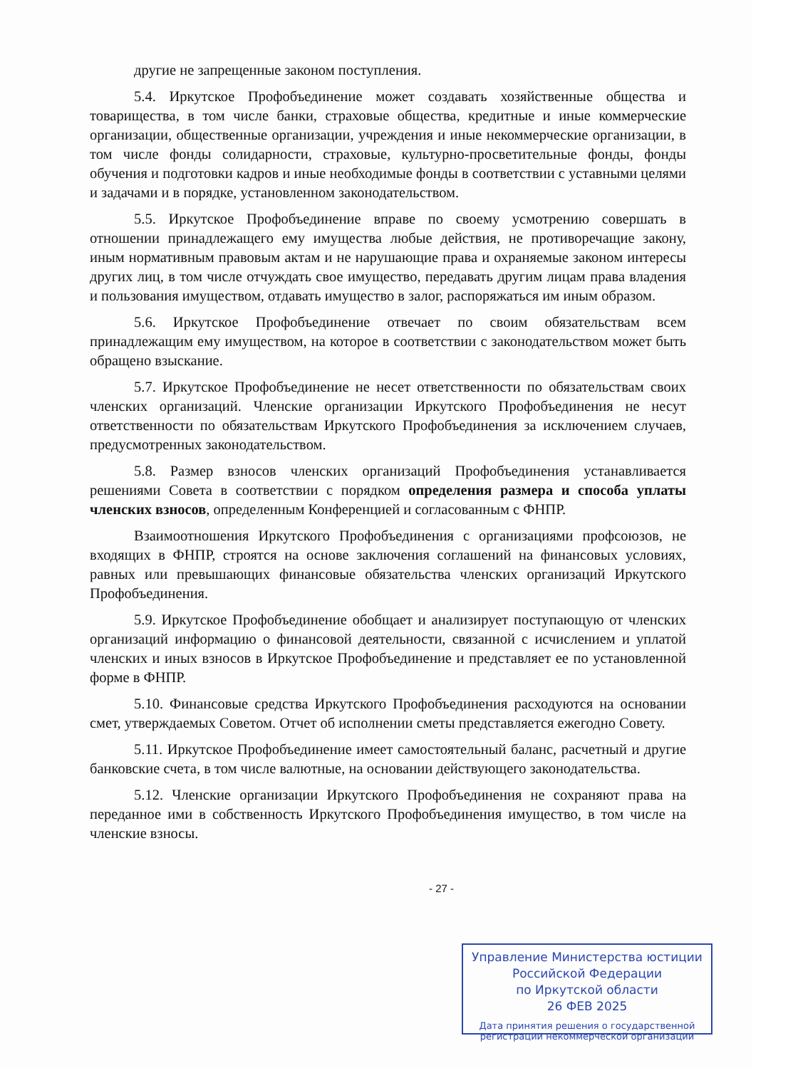другие не запрещенные законом поступления.
5.4. Иркутское Профобъединение может создавать хозяйственные общества и товарищества, в том числе банки, страховые общества, кредитные и иные коммерческие организации, общественные организации, учреждения и иные некоммерческие организации, в том числе фонды солидарности, страховые, культурно-просветительные фонды, фонды обучения и подготовки кадров и иные необходимые фонды в соответствии с уставными целями и задачами и в порядке, установленном законодательством.
5.5. Иркутское Профобъединение вправе по своему усмотрению совершать в отношении принадлежащего ему имущества любые действия, не противоречащие закону, иным нормативным правовым актам и не нарушающие права и охраняемые законом интересы других лиц, в том числе отчуждать свое имущество, передавать другим лицам права владения и пользования имуществом, отдавать имущество в залог, распоряжаться им иным образом.
5.6. Иркутское Профобъединение отвечает по своим обязательствам всем принадлежащим ему имуществом, на которое в соответствии с законодательством может быть обращено взыскание.
5.7. Иркутское Профобъединение не несет ответственности по обязательствам своих членских организаций. Членские организации Иркутского Профобъединения не несут ответственности по обязательствам Иркутского Профобъединения за исключением случаев, предусмотренных законодательством.
5.8. Размер взносов членских организаций Профобъединения устанавливается решениями Совета в соответствии с порядком определения размера и способа уплаты членских взносов, определенным Конференцией и согласованным с ФНПР.
Взаимоотношения Иркутского Профобъединения с организациями профсоюзов, не входящих в ФНПР, строятся на основе заключения соглашений на финансовых условиях, равных или превышающих финансовые обязательства членских организаций Иркутского Профобъединения.
5.9. Иркутское Профобъединение обобщает и анализирует поступающую от членских организаций информацию о финансовой деятельности, связанной с исчислением и уплатой членских и иных взносов в Иркутское Профобъединение и представляет ее по установленной форме в ФНПР.
5.10. Финансовые средства Иркутского Профобъединения расходуются на основании смет, утверждаемых Советом. Отчет об исполнении сметы представляется ежегодно Совету.
5.11. Иркутское Профобъединение имеет самостоятельный баланс, расчетный и другие банковские счета, в том числе валютные, на основании действующего законодательства.
5.12. Членские организации Иркутского Профобъединения не сохраняют права на переданное ими в собственность Иркутского Профобъединения имущество, в том числе на членские взносы.
- 27 -
Управление Министерства юстиции
Российской Федерации
по Иркутской области
26 ФЕВ 2025
Дата принятия решения о государственной регистрации некоммерческой организации